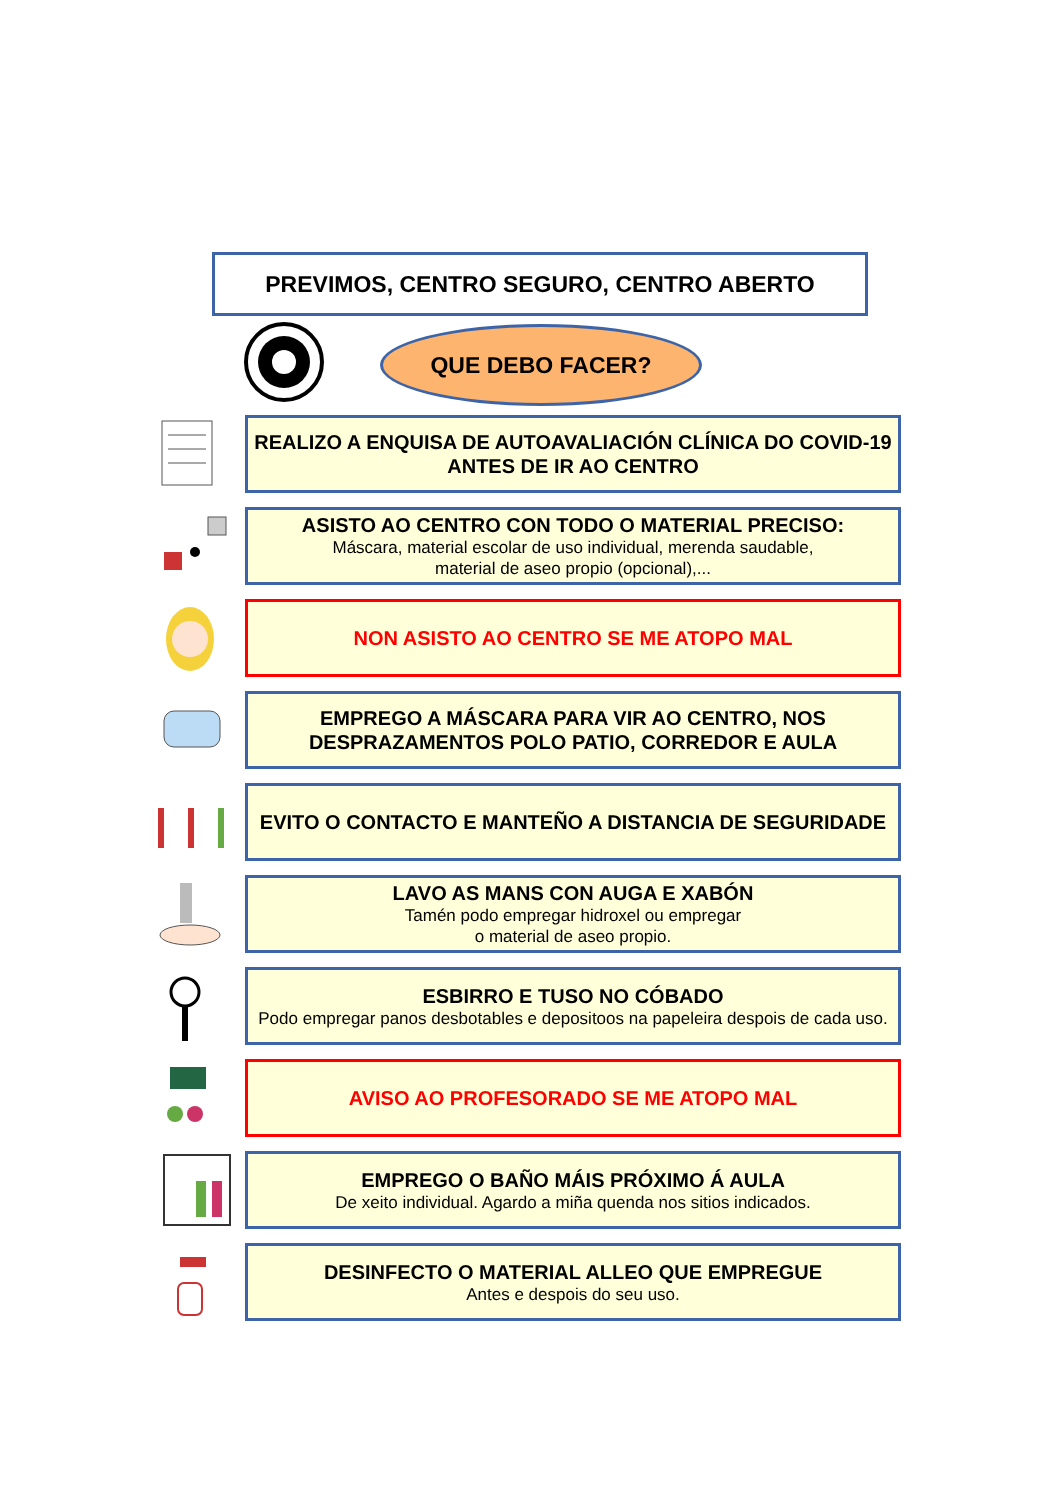PREVIMOS, CENTRO SEGURO, CENTRO ABERTO
QUE DEBO FACER?
REALIZO A ENQUISA DE AUTOAVALIACIÓN CLÍNICA DO COVID-19 ANTES DE IR AO CENTRO
ASISTO AO CENTRO CON TODO O MATERIAL PRECISO:
Máscara, material escolar de uso individual, merenda saudable,
material de aseo propio (opcional),...
NON ASISTO AO CENTRO SE ME ATOPO MAL
EMPREGO A MÁSCARA PARA VIR AO CENTRO, NOS DESPRAZAMENTOS POLO PATIO, CORREDOR E AULA
EVITO O CONTACTO E MANTEÑO A DISTANCIA DE SEGURIDADE
LAVO AS MANS CON AUGA E XABÓN
Tamén podo empregar hidroxel ou empregar
o material de aseo propio.
ESBIRRO E TUSO NO CÓBADO
Podo empregar panos desbotables e depositoos na papeleira despois de cada uso.
AVISO AO PROFESORADO SE ME ATOPO MAL
EMPREGO O BAÑO MÁIS PRÓXIMO Á AULA
De xeito individual. Agardo a miña quenda nos sitios indicados.
DESINFECTO O MATERIAL ALLEO QUE EMPREGUE
Antes e despois do seu uso.